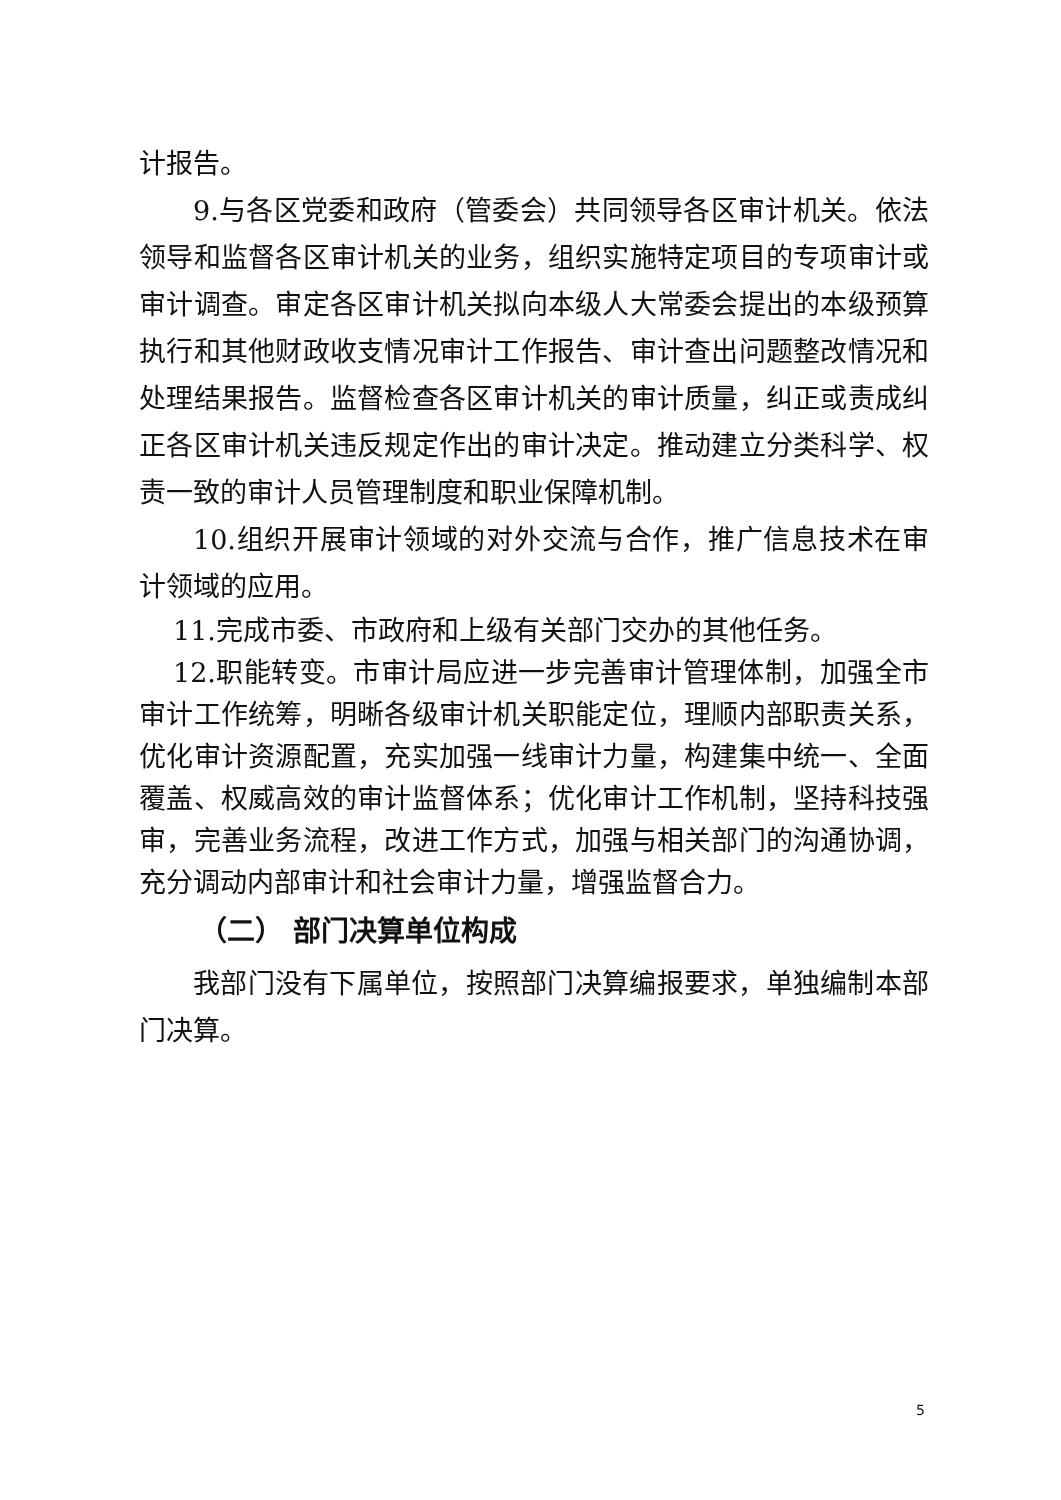计报告。
9.与各区党委和政府（管委会）共同领导各区审计机关。依法领导和监督各区审计机关的业务，组织实施特定项目的专项审计或审计调查。审定各区审计机关拟向本级人大常委会提出的本级预算执行和其他财政收支情况审计工作报告、审计查出问题整改情况和处理结果报告。监督检查各区审计机关的审计质量，纠正或责成纠正各区审计机关违反规定作出的审计决定。推动建立分类科学、权责一致的审计人员管理制度和职业保障机制。
10.组织开展审计领域的对外交流与合作，推广信息技术在审计领域的应用。
11.完成市委、市政府和上级有关部门交办的其他任务。
12.职能转变。市审计局应进一步完善审计管理体制，加强全市审计工作统筹，明晰各级审计机关职能定位，理顺内部职责关系，优化审计资源配置，充实加强一线审计力量，构建集中统一、全面覆盖、权威高效的审计监督体系；优化审计工作机制，坚持科技强审，完善业务流程，改进工作方式，加强与相关部门的沟通协调，充分调动内部审计和社会审计力量，增强监督合力。
（二） 部门决算单位构成
我部门没有下属单位，按照部门决算编报要求，单独编制本部门决算。
5